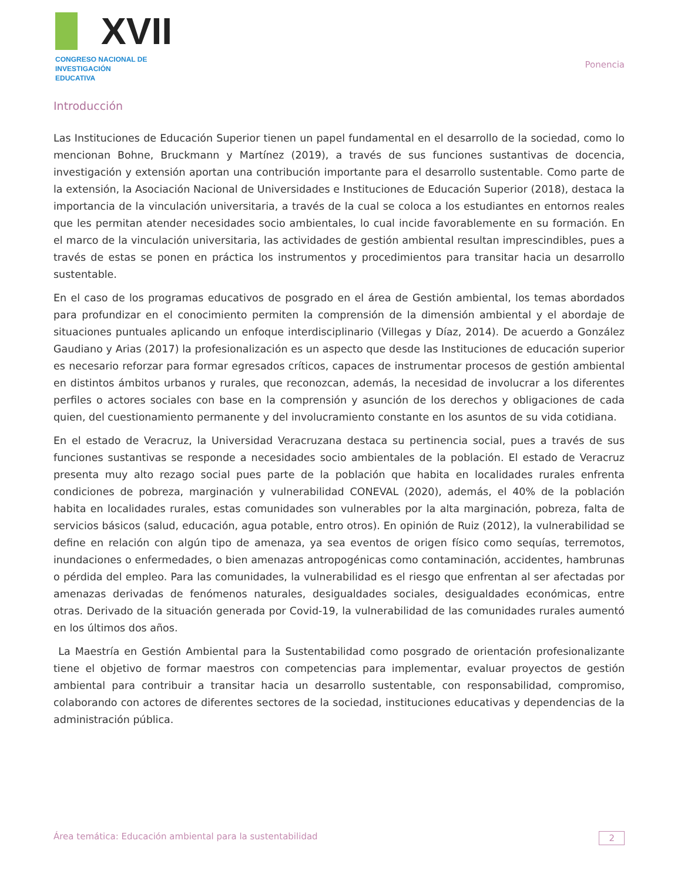XVII
CONGRESO NACIONAL DE
INVESTIGACIÓN EDUCATIVA
Ponencia
Introducción
Las Instituciones de Educación Superior tienen un papel fundamental en el desarrollo de la sociedad, como lo mencionan Bohne, Bruckmann y Martínez (2019), a través de sus funciones sustantivas de docencia, investigación y extensión aportan una contribución importante para el desarrollo sustentable. Como parte de la extensión, la Asociación Nacional de Universidades e Instituciones de Educación Superior (2018), destaca la importancia de la vinculación universitaria, a través de la cual se coloca a los estudiantes en entornos reales que les permitan atender necesidades socio ambientales, lo cual incide favorablemente en su formación. En el marco de la vinculación universitaria, las actividades de gestión ambiental resultan imprescindibles, pues a través de estas se ponen en práctica los instrumentos y procedimientos para transitar hacia un desarrollo sustentable.
En el caso de los programas educativos de posgrado en el área de Gestión ambiental, los temas abordados para profundizar en el conocimiento permiten la comprensión de la dimensión ambiental y el abordaje de situaciones puntuales aplicando un enfoque interdisciplinario (Villegas y Díaz, 2014). De acuerdo a González Gaudiano y Arias (2017) la profesionalización es un aspecto que desde las Instituciones de educación superior es necesario reforzar para formar egresados críticos, capaces de instrumentar procesos de gestión ambiental en distintos ámbitos urbanos y rurales, que reconozcan, además, la necesidad de involucrar a los diferentes perfiles o actores sociales con base en la comprensión y asunción de los derechos y obligaciones de cada quien, del cuestionamiento permanente y del involucramiento constante en los asuntos de su vida cotidiana.
En el estado de Veracruz, la Universidad Veracruzana destaca su pertinencia social, pues a través de sus funciones sustantivas se responde a necesidades socio ambientales de la población. El estado de Veracruz presenta muy alto rezago social pues parte de la población que habita en localidades rurales enfrenta condiciones de pobreza, marginación y vulnerabilidad CONEVAL (2020), además, el 40% de la población habita en localidades rurales, estas comunidades son vulnerables por la alta marginación, pobreza, falta de servicios básicos (salud, educación, agua potable, entro otros). En opinión de Ruiz (2012), la vulnerabilidad se define en relación con algún tipo de amenaza, ya sea eventos de origen físico como sequías, terremotos, inundaciones o enfermedades, o bien amenazas antropogénicas como contaminación, accidentes, hambrunas o pérdida del empleo. Para las comunidades, la vulnerabilidad es el riesgo que enfrentan al ser afectadas por amenazas derivadas de fenómenos naturales, desigualdades sociales, desigualdades económicas, entre otras. Derivado de la situación generada por Covid-19, la vulnerabilidad de las comunidades rurales aumentó en los últimos dos años.
La Maestría en Gestión Ambiental para la Sustentabilidad como posgrado de orientación profesionalizante tiene el objetivo de formar maestros con competencias para implementar, evaluar proyectos de gestión ambiental para contribuir a transitar hacia un desarrollo sustentable, con responsabilidad, compromiso, colaborando con actores de diferentes sectores de la sociedad, instituciones educativas y dependencias de la administración pública.
Área temática: Educación ambiental para la sustentabilidad 2